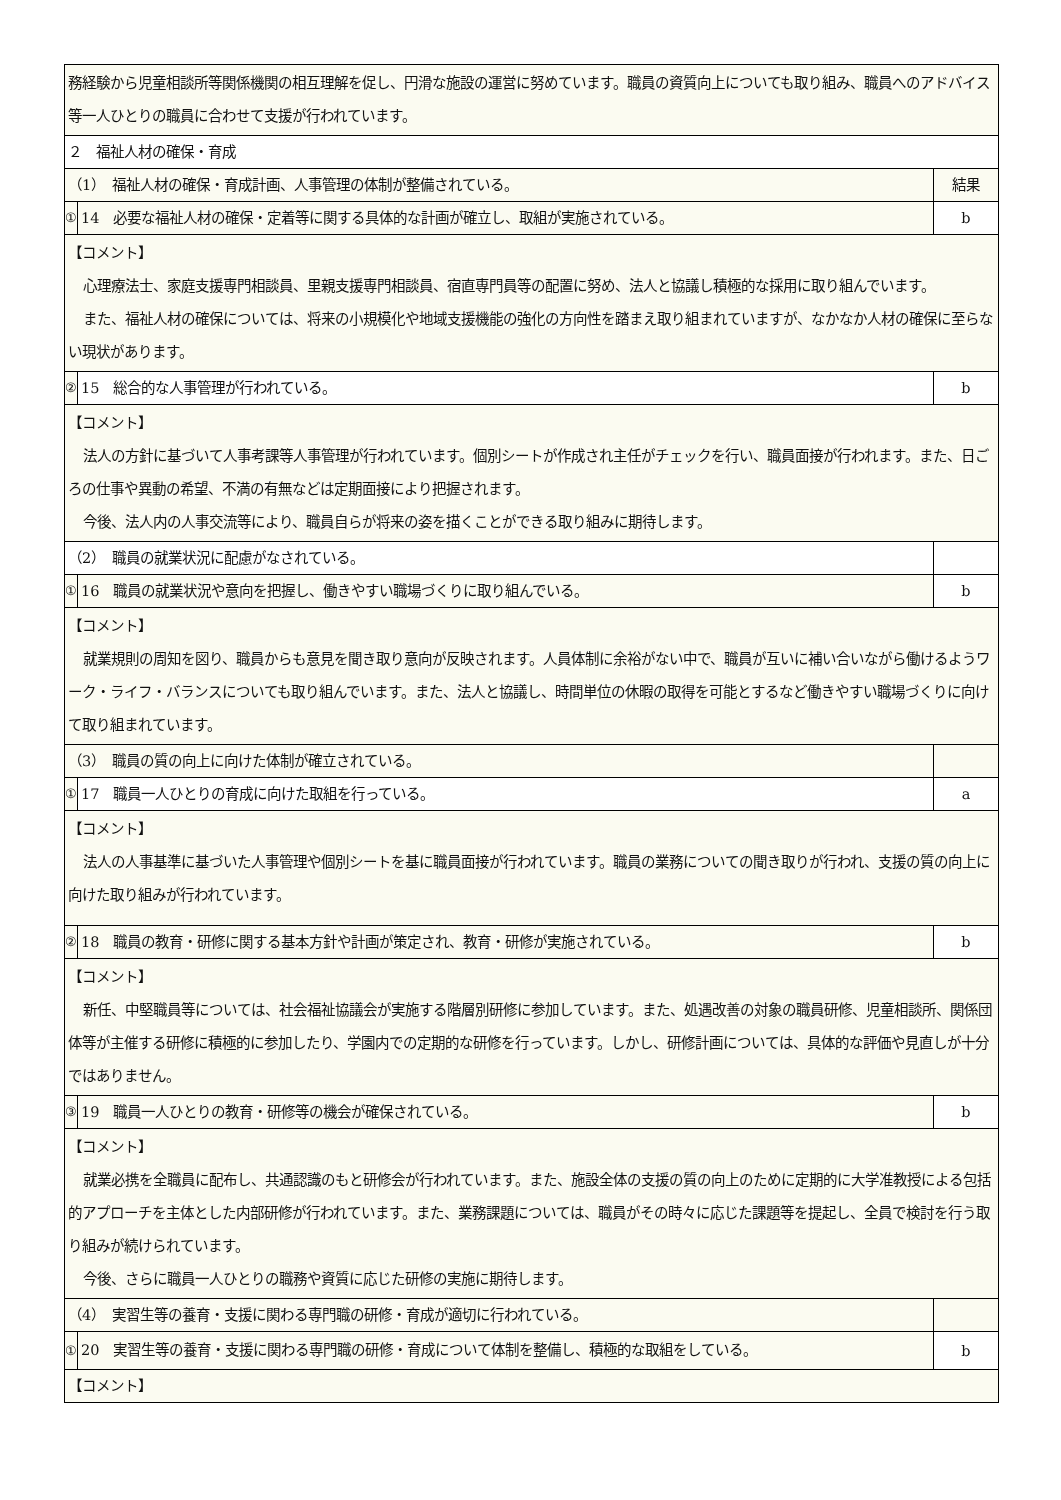| 務経験から児童相談所等関係機関の相互理解を促し、円滑な施設の運営に努めています。職員の資質向上についても取り組み、職員へのアドバイス等一人ひとりの職員に合わせて支援が行われています。 | | |
| ２ 福祉人材の確保・育成 | | |
| （1） 福祉人材の確保・育成計画、人事管理の体制が整備されている。 | | 結果 |
| ① | 14 必要な福祉人材の確保・定着等に関する具体的な計画が確立し、取組が実施されている。 | b |
| 【コメント】 心理療法士、家庭支援専門相談員、里親支援専門相談員、宿直専門員等の配置に努め、法人と協議し積極的な採用に取り組んでいます。 また、福祉人材の確保については、将来の小規模化や地域支援機能の強化の方向性を踏まえ取り組まれていますが、なかなか人材の確保に至らない現状があります。 | | |
| ② | 15 総合的な人事管理が行われている。 | b |
| 【コメント】 法人の方針に基づいて人事考課等人事管理が行われています。個別シートが作成され主任がチェックを行い、職員面接が行われます。また、日ごろの仕事や異動の希望、不満の有無などは定期面接により把握されます。 今後、法人内の人事交流等により、職員自らが将来の姿を描くことができる取り組みに期待します。 | | |
| （2） 職員の就業状況に配慮がなされている。 | | |
| ① | 16 職員の就業状況や意向を把握し、働きやすい職場づくりに取り組んでいる。 | b |
| 【コメント】 就業規則の周知を図り、職員からも意見を聞き取り意向が反映されます。人員体制に余裕がない中で、職員が互いに補い合いながら働けるようワーク・ライフ・バランスについても取り組んでいます。また、法人と協議し、時間単位の休暇の取得を可能とするなど働きやすい職場づくりに向けて取り組まれています。 | | |
| （3） 職員の質の向上に向けた体制が確立されている。 | | |
| ① | 17 職員一人ひとりの育成に向けた取組を行っている。 | a |
| 【コメント】 法人の人事基準に基づいた人事管理や個別シートを基に職員面接が行われています。職員の業務についての聞き取りが行われ、支援の質の向上に向けた取り組みが行われています。 | | |
| ② | 18 職員の教育・研修に関する基本方針や計画が策定され、教育・研修が実施されている。 | b |
| 【コメント】 新任、中堅職員等については、社会福祉協議会が実施する階層別研修に参加しています。また、処遇改善の対象の職員研修、児童相談所、関係団体等が主催する研修に積極的に参加したり、学園内での定期的な研修を行っています。しかし、研修計画については、具体的な評価や見直しが十分ではありません。 | | |
| ③ | 19 職員一人ひとりの教育・研修等の機会が確保されている。 | b |
| 【コメント】 就業必携を全職員に配布し、共通認識のもと研修会が行われています。また、施設全体の支援の質の向上のために定期的に大学准教授による包括的アプローチを主体とした内部研修が行われています。また、業務課題については、職員がその時々に応じた課題等を提起し、全員で検討を行う取り組みが続けられています。 今後、さらに職員一人ひとりの職務や資質に応じた研修の実施に期待します。 | | |
| （4） 実習生等の養育・支援に関わる専門職の研修・育成が適切に行われている。 | | |
| ① | 20 実習生等の養育・支援に関わる専門職の研修・育成について体制を整備し、積極的な取組をしている。 | b |
| 【コメント】 | | |